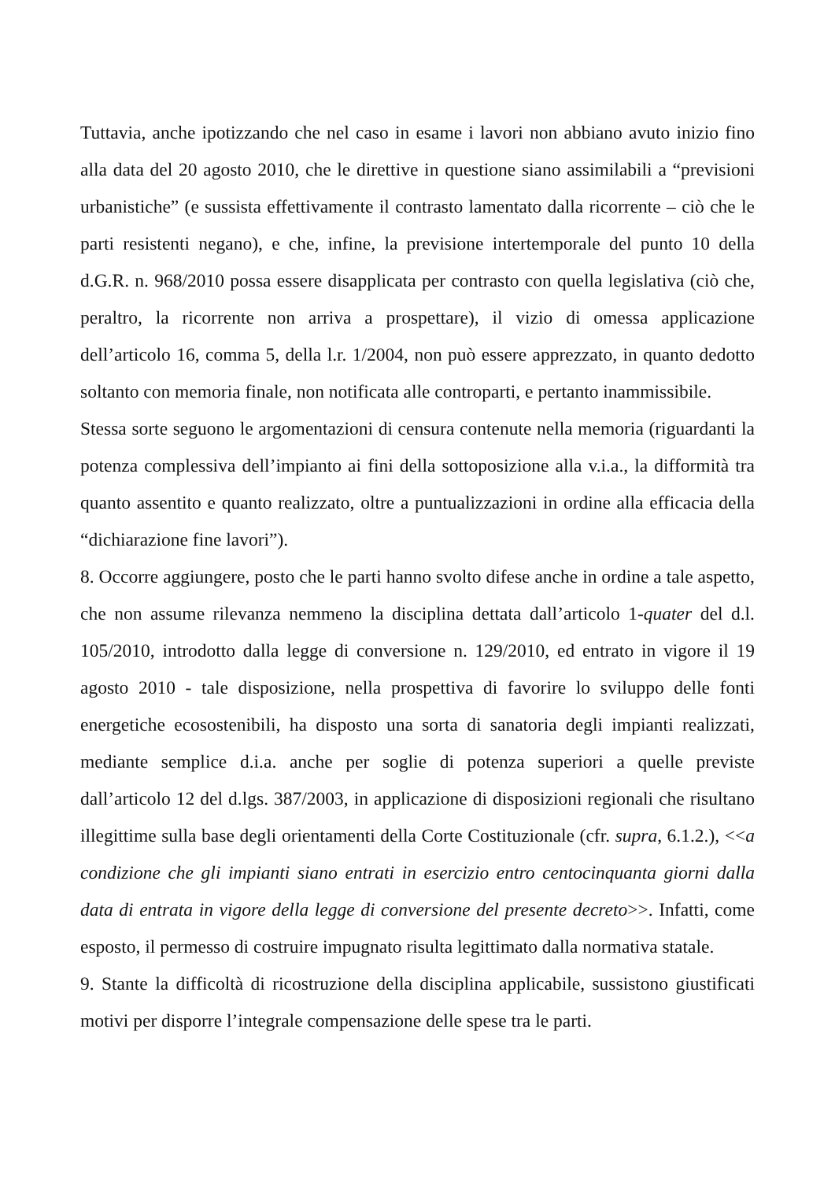Tuttavia, anche ipotizzando che nel caso in esame i lavori non abbiano avuto inizio fino alla data del 20 agosto 2010, che le direttive in questione siano assimilabili a “previsioni urbanistiche” (e sussista effettivamente il contrasto lamentato dalla ricorrente – ciò che le parti resistenti negano), e che, infine, la previsione intertemporale del punto 10 della d.G.R. n. 968/2010 possa essere disapplicata per contrasto con quella legislativa (ciò che, peraltro, la ricorrente non arriva a prospettare), il vizio di omessa applicazione dell’articolo 16, comma 5, della l.r. 1/2004, non può essere apprezzato, in quanto dedotto soltanto con memoria finale, non notificata alle controparti, e pertanto inammissibile.
Stessa sorte seguono le argomentazioni di censura contenute nella memoria (riguardanti la potenza complessiva dell’impianto ai fini della sottoposizione alla v.i.a., la difformità tra quanto assentito e quanto realizzato, oltre a puntualizzazioni in ordine alla efficacia della “dichiarazione fine lavori”).
8. Occorre aggiungere, posto che le parti hanno svolto difese anche in ordine a tale aspetto, che non assume rilevanza nemmeno la disciplina dettata dall’articolo 1-quater del d.l. 105/2010, introdotto dalla legge di conversione n. 129/2010, ed entrato in vigore il 19 agosto 2010 - tale disposizione, nella prospettiva di favorire lo sviluppo delle fonti energetiche ecosostenibili, ha disposto una sorta di sanatoria degli impianti realizzati, mediante semplice d.i.a. anche per soglie di potenza superiori a quelle previste dall’articolo 12 del d.lgs. 387/2003, in applicazione di disposizioni regionali che risultano illegittime sulla base degli orientamenti della Corte Costituzionale (cfr. supra, 6.1.2.), <<a condizione che gli impianti siano entrati in esercizio entro centocinquanta giorni dalla data di entrata in vigore della legge di conversione del presente decreto>>. Infatti, come esposto, il permesso di costruire impugnato risulta legittimato dalla normativa statale.
9. Stante la difficoltà di ricostruzione della disciplina applicabile, sussistono giustificati motivi per disporre l’integrale compensazione delle spese tra le parti.